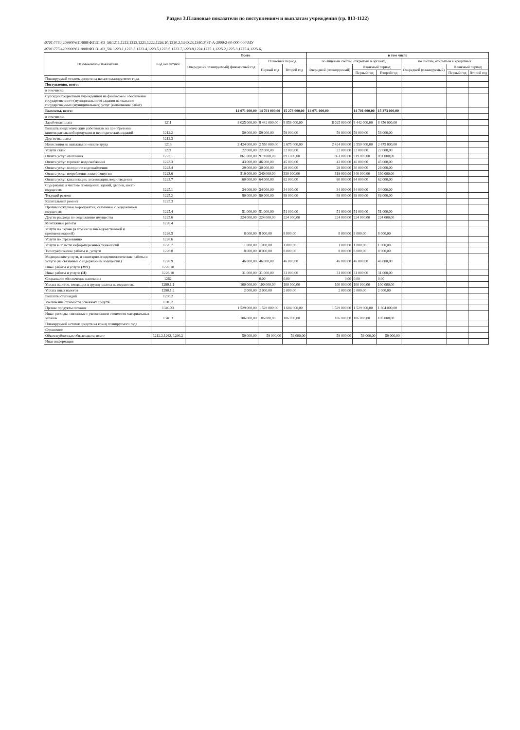Раздел 3.Плановые показатели по поступлениям и выплатам учреждения (гр. 013-1122)
\0701\775\4209900\611\888\ФЗ131-03_58\1211,1212,1213,1221,1222,1226.10,1310.2,1340.23,1340.3\РГ-А-2000\2-00-000-000\МУ
\0701\775\4209900\611\888\ФЗ131-03_58\ 1223.1,1223.3,1223.4,1223.5,1223.6,1223.7,1223.8,1224,1225.1,1225.2,1225.3,1225.4,1225.6,
| Наименование показателя | Код аналитики | Всего | | | в том числе | | | | | |
| --- | --- | --- | --- | --- | --- | --- | --- | --- | --- | --- |
| | | Очередной (планируемый) финансовый год | Плановый период | | по лицевым счетам, открытым в органах, | | | по счетам, открытым в кредитных | | |
| | | | Первый год | Второй год | Очередной (планируемый) | Плановый период | | Очередной (планируемый) | Плановый период | |
| | | | | | | Первый год | Второй год | | Первый год | Второй год |
| Планируемый остаток средств на начало планируемого года | | | | | | | | | | |
| Поступления, всего: | | | | | | | | | | |
| в том числе: | | | | | | | | | | |
| Субсидии бюджетным учреждениям на финансовое обеспечение государственного (муниципального) задания на оказание государственных (муниципальных) услуг (выполнение работ) | | | | | | | | | | |
| Выплаты, всего: | | 14 071 000,00 | 14 701 000,00 | 15 273 000,00 | 14 071 000,00 | 14 701 000,00 | 15 273 000,00 | | | |
| в том числе: | | | | | | | | | | |
| Заработная плата | 1211 | 8 025 000,00 | 8 442 000,00 | 8 856 000,00 | 8 025 000,00 | 8 442 000,00 | 8 856 000,00 | | | |
| Выплаты педагогическим работникам на приобретение книгоиздательской продукции и периодических изданий | 1212.2 | 59 000,00 | 59 000,00 | 59 000,00 | 59 000,00 | 59 000,00 | 59 000,00 | | | |
| Другие выплаты | 1212.3 | | | | | | | | | |
| Начисления на выплаты по оплате труда | 1213 | 2 424 000,00 | 2 550 000,00 | 2 675 000,00 | 2 424 000,00 | 2 550 000,00 | 2 675 000,00 | | | |
| Услуги связи | 1221 | 22 000,00 | 22 000,00 | 22 000,00 | 22 000,00 | 22 000,00 | 22 000,00 | | | |
| Оплата услуг отопления | 1223.1 | 861 000,00 | 919 000,00 | 891 000,00 | 861 000,00 | 919 000,00 | 891 000,00 | | | |
| Оплата услуг горячего водоснабжения | 1223.3 | 43 000,00 | 46 000,00 | 45 000,00 | 43 000,00 | 46 000,00 | 45 000,00 | | | |
| Оплата услуг холодного водоснабжения | 1223.4 | 29 000,00 | 30 000,00 | 29 000,00 | 29 000,00 | 30 000,00 | 29 000,00 | | | |
| Оплата услуг потребления электроэнергии | 1223.6 | 319 000,00 | 340 000,00 | 330 000,00 | 319 000,00 | 340 000,00 | 330 000,00 | | | |
| Оплата услуг канализации, ассенизации, водоотведения | 1223.7 | 60 000,00 | 64 000,00 | 62 000,00 | 60 000,00 | 64 000,00 | 62 000,00 | | | |
| Содержание в чистоте помещений, зданий, дворов, иного имущества | 1225.1 | 34 000,00 | 34 000,00 | 34 000,00 | 34 000,00 | 34 000,00 | 34 000,00 | | | |
| Текущий ремонт | 1225.2 | 89 000,00 | 89 000,00 | 89 000,00 | 89 000,00 | 89 000,00 | 89 000,00 | | | |
| Капитальный ремонт | 1225.3 | | | | | | | | | |
| Противопожарные мероприятия, связанные с содержанием имущества | 1225.4 | 51 000,00 | 51 000,00 | 51 000,00 | 51 000,00 | 51 000,00 | 51 000,00 | | | |
| Другие расходы по содержанию имущества | 1225.6 | 224 000,00 | 224 000,00 | 224 000,00 | 224 000,00 | 224 000,00 | 224 000,00 | | | |
| Монтажные работы | 1226.4 | | | | | | | | | |
| Услуги по охране (в том числе вневедомственной и противопожарной) | 1226.5 | 8 000,00 | 8 000,00 | 8 000,00 | 8 000,00 | 8 000,00 | 8 000,00 | | | |
| Услуги по страхованию | 1226.6 | | | | | | | | | |
| Услуги в области информационных технологий | 1226.7 | 1 000,00 | 1 000,00 | 1 000,00 | 1 000,00 | 1 000,00 | 1 000,00 | | | |
| Типографические работы и , услуги | 1226.8 | 8 000,00 | 8 000,00 | 8 000,00 | 8 000,00 | 8 000,00 | 8 000,00 | | | |
| Медицинские услуги, и санитарно-эпидемиологические работы и услуги (не связанные с содержанием имущества) | 1226.9 | 46 000,00 | 46 000,00 | 46 000,00 | 46 000,00 | 46 000,00 | 46 000,00 | | | |
| Иные работы и услуги (МУ) | 1226.10 | | | | | | | | | |
| Иные работы и услуги (И) | 1226.10 | 31 000,00 | 31 000,00 | 31 000,00 | 31 000,00 | 31 000,00 | 31 000,00 | | | |
| Социальное обеспечение населения | 1262 | | 0,00 | 0,00 | 0,00 | 0,00 | 0,00 | | | |
| Уплата налогов, входящих в группу налога на имущества | 1290.1.1 | 100 000,00 | 100 000,00 | 100 000,00 | 100 000,00 | 100 000,00 | 100 000,00 | | | |
| Уплата иных налогов | 1290.1.2 | 2 000,00 | 2 000,00 | 2 000,00 | 2 000,00 | 2 000,00 | 2 000,00 | | | |
| Выплаты стипендий | 1290.2 | | | | | | | | | |
| Увеличение стоимости основных средств | 1310.2 | | | | | | | | | |
| Прочие продукты питания | 1340.23 | 1 529 000,00 | 1 529 000,00 | 1 604 000,00 | 1 529 000,00 | 1 529 000,00 | 1 604 000,00 | | | |
| Иные расходы, связанные с увеличением стоимости материальных запасов | 1340.3 | 106 000,00 | 106 000,00 | 106 000,00 | 106 000,00 | 106 000,00 | 106 000,00 | | | |
| Планируемый остаток средств на конец планируемого года | | | | | | | | | | |
| Справочно: | | | | | | | | | | |
| Объем публичных обязательств, всего | 1212.2,1262, 1290.2 | 59 000,00 | 59 000,00 | 59 000,00 | 59 000,00 | 59 000,00 | 59 000,00 | | | |
| Иная информация | | | | | | | | | | |